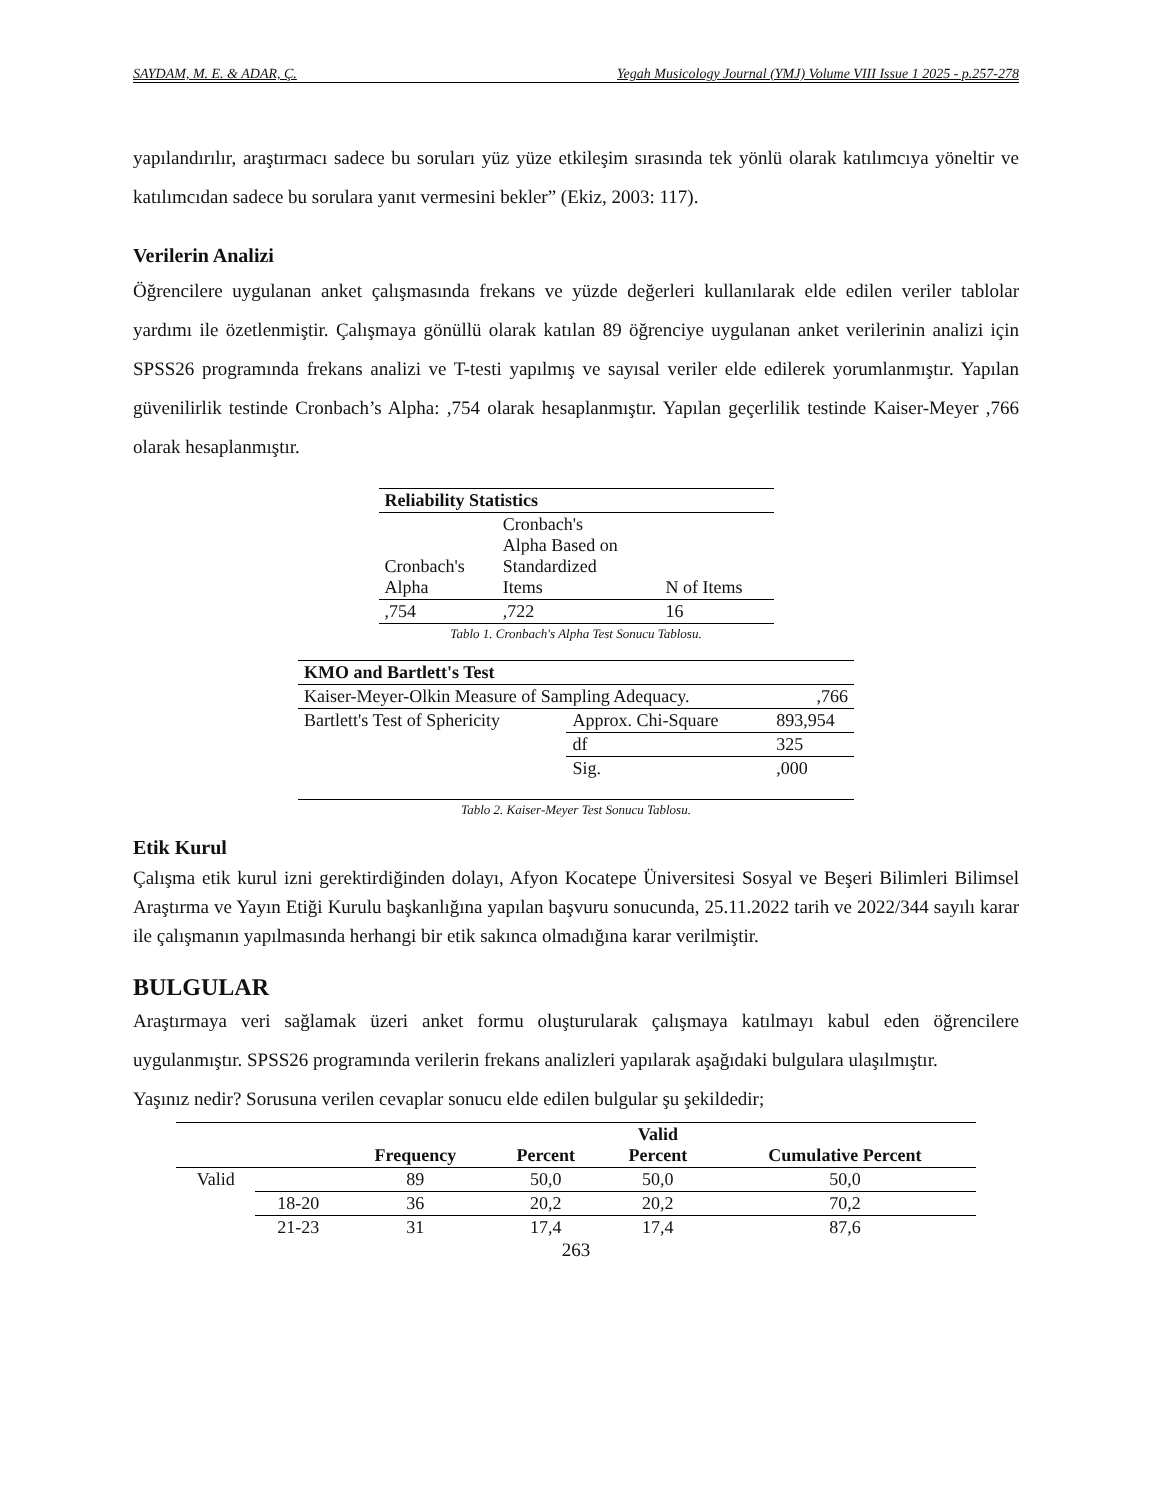SAYDAM, M. E. & ADAR, Ç. Yegah Musicology Journal (YMJ) Volume VIII Issue 1 2025 - p.257-278
yapılandırılır, araştırmacı sadece bu soruları yüz yüze etkileşim sırasında tek yönlü olarak katılımcıya yöneltir ve katılımcıdan sadece bu sorulara yanıt vermesini bekler” (Ekiz, 2003: 117).
Verilerin Analizi
Öğrencilere uygulanan anket çalışmasında frekans ve yüzde değerleri kullanılarak elde edilen veriler tablolar yardımı ile özetlenmiştir. Çalışmaya gönüllü olarak katılan 89 öğrenciye uygulanan anket verilerinin analizi için SPSS26 programında frekans analizi ve T-testi yapılmış ve sayısal veriler elde edilerek yorumlanmıştır. Yapılan güvenilirlik testinde Cronbach’s Alpha: ,754 olarak hesaplanmıştır. Yapılan geçerlilik testinde Kaiser-Meyer ,766 olarak hesaplanmıştır.
| Reliability Statistics | | |
| --- | --- | --- |
| Cronbach's Alpha | Cronbach's Alpha Based on Standardized Items | N of Items |
| ,754 | ,722 | 16 |
Tablo 1. Cronbach's Alpha Test Sonucu Tablosu.
| KMO and Bartlett's Test | | |
| --- | --- | --- |
| Kaiser-Meyer-Olkin Measure of Sampling Adequacy. | | ,766 |
| Bartlett's Test of Sphericity | Approx. Chi-Square | 893,954 |
| | df | 325 |
| | Sig. | ,000 |
Tablo 2. Kaiser-Meyer Test Sonucu Tablosu.
Etik Kurul
Çalışma etik kurul izni gerektirdiğinden dolayı, Afyon Kocatepe Üniversitesi Sosyal ve Beşeri Bilimleri Bilimsel Araştırma ve Yayın Etiği Kurulu başkanlığına yapılan başvuru sonucunda, 25.11.2022 tarih ve 2022/344 sayılı karar ile çalışmanın yapılmasında herhangi bir etik sakınca olmadığına karar verilmiştir.
BULGULAR
Araştırmaya veri sağlamak üzeri anket formu oluşturularak çalışmaya katılmayı kabul eden öğrencilere uygulanmıştır. SPSS26 programında verilerin frekans analizleri yapılarak aşağıdaki bulgulara ulaşılmıştır.
Yaşınız nedir? Sorusuna verilen cevaplar sonucu elde edilen bulgular şu şekildedir;
| | | Frequency | Percent | Valid Percent | Cumulative Percent |
| --- | --- | --- | --- | --- | --- |
| Valid | | 89 | 50,0 | 50,0 | 50,0 |
| | 18-20 | 36 | 20,2 | 20,2 | 70,2 |
| | 21-23 | 31 | 17,4 | 17,4 | 87,6 |
263